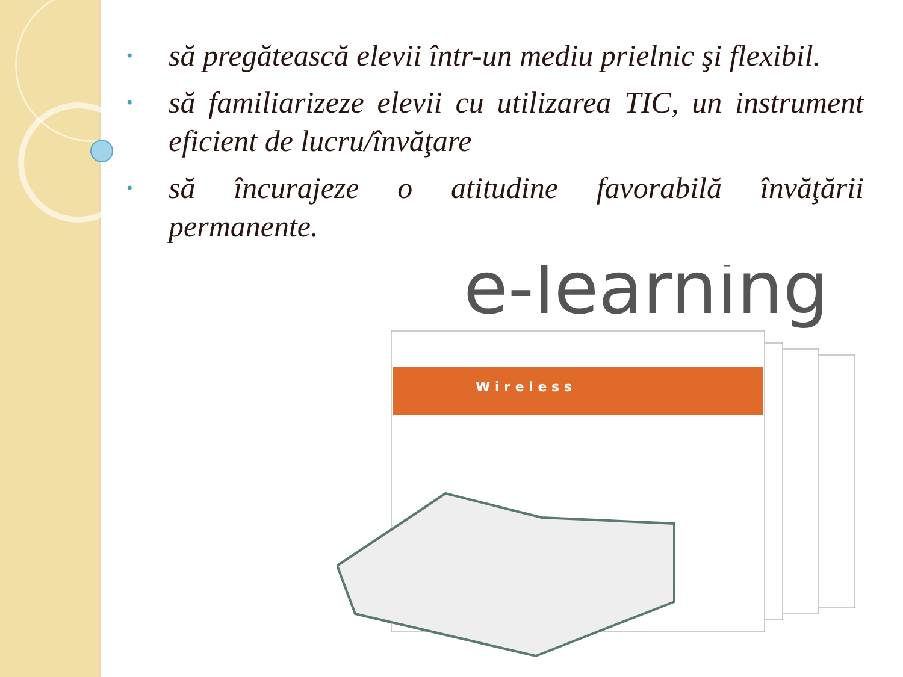• să pregătească elevii într-un mediu prielnic şi flexibil.
• să familiarizeze elevii cu utilizarea TIC, un instrument eficient de lucru/învăţare
• să încurajeze o atitudine favorabilă învăţării permanente.
e-learning
W i r e l e s s